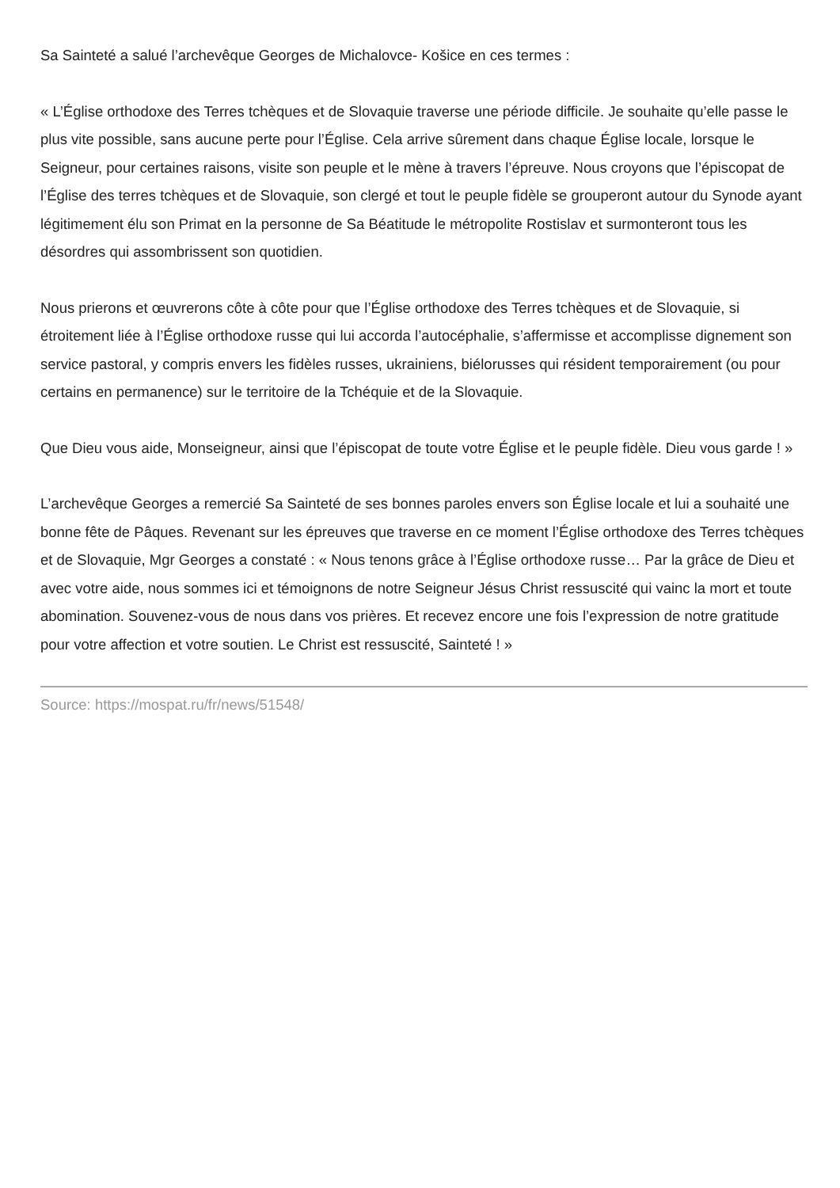Sa Sainteté a salué l’archevêque Georges de Michalovce- Košice en ces termes :
« L’Église orthodoxe des Terres tchèques et de Slovaquie traverse une période difficile. Je souhaite qu’elle passe le plus vite possible, sans aucune perte pour l’Église. Cela arrive sûrement dans chaque Église locale, lorsque le Seigneur, pour certaines raisons, visite son peuple et le mène à travers l’épreuve. Nous croyons que l’épiscopat de l’Église des terres tchèques et de Slovaquie, son clergé et tout le peuple fidèle se grouperont autour du Synode ayant légitimement élu son Primat en la personne de Sa Béatitude le métropolite Rostislav et surmonteront tous les désordres qui assombrissent son quotidien.
Nous prierons et œuvrerons côte à côte pour que l’Église orthodoxe des Terres tchèques et de Slovaquie, si étroitement liée à l’Église orthodoxe russe qui lui accorda l’autocéphalie, s’affermisse et accomplisse dignement son service pastoral, y compris envers les fidèles russes, ukrainiens, biélorusses qui résident temporairement (ou pour certains en permanence) sur le territoire de la Tchéquie et de la Slovaquie.
Que Dieu vous aide, Monseigneur, ainsi que l’épiscopat de toute votre Église et le peuple fidèle. Dieu vous garde ! »
L’archevêque Georges a remercié Sa Sainteté de ses bonnes paroles envers son Église locale et lui a souhaité une bonne fête de Pâques. Revenant sur les épreuves que traverse en ce moment l’Église orthodoxe des Terres tchèques et de Slovaquie, Mgr Georges a constaté : « Nous tenons grâce à l’Église orthodoxe russe… Par la grâce de Dieu et avec votre aide, nous sommes ici et témoignons de notre Seigneur Jésus Christ ressuscité qui vainc la mort et toute abomination. Souvenez-vous de nous dans vos prières. Et recevez encore une fois l’expression de notre gratitude pour votre affection et votre soutien. Le Christ est ressuscité, Sainteté ! »
Source: https://mospat.ru/fr/news/51548/